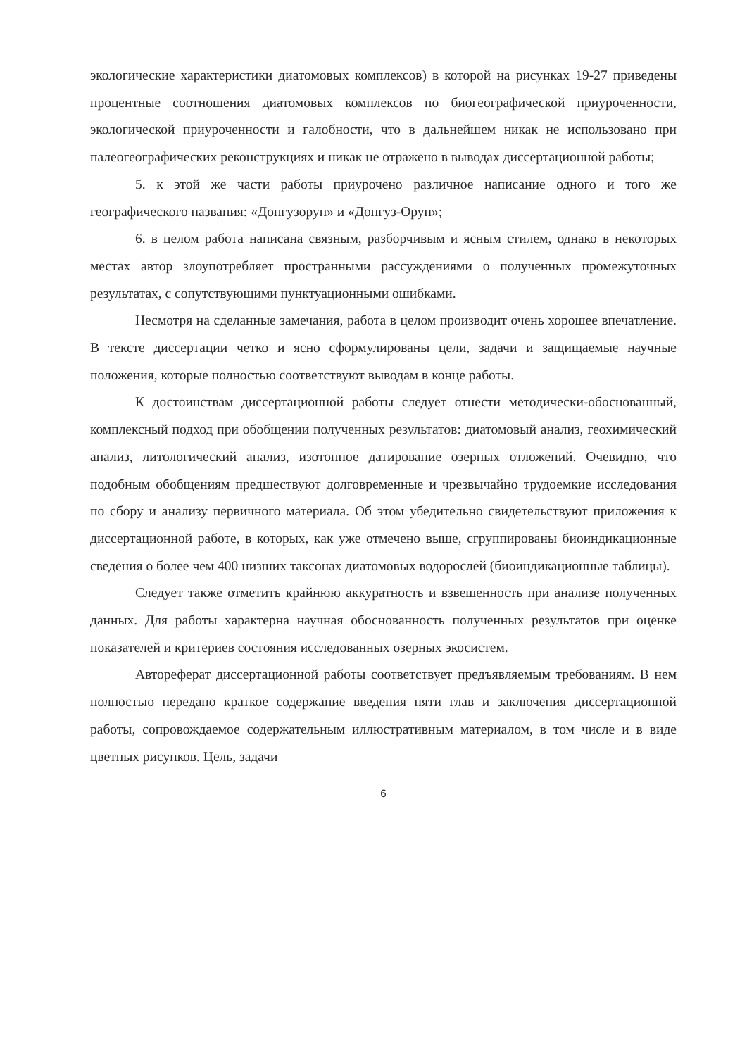экологические характеристики диатомовых комплексов) в которой на рисунках 19-27 приведены процентные соотношения диатомовых комплексов по биогеографической приуроченности, экологической приуроченности и галобности, что в дальнейшем никак не использовано при палеогеографических реконструкциях и никак не отражено в выводах диссертационной работы;
5. к этой же части работы приурочено различное написание одного и того же географического названия: «Донгузорун» и «Донгуз-Орун»;
6. в целом работа написана связным, разборчивым и ясным стилем, однако в некоторых местах автор злоупотребляет пространными рассуждениями о полученных промежуточных результатах, с сопутствующими пунктуационными ошибками.
Несмотря на сделанные замечания, работа в целом производит очень хорошее впечатление. В тексте диссертации четко и ясно сформулированы цели, задачи и защищаемые научные положения, которые полностью соответствуют выводам в конце работы.
К достоинствам диссертационной работы следует отнести методически-обоснованный, комплексный подход при обобщении полученных результатов: диатомовый анализ, геохимический анализ, литологический анализ, изотопное датирование озерных отложений. Очевидно, что подобным обобщениям предшествуют долговременные и чрезвычайно трудоемкие исследования по сбору и анализу первичного материала. Об этом убедительно свидетельствуют приложения к диссертационной работе, в которых, как уже отмечено выше, сгруппированы биоиндикационные сведения о более чем 400 низших таксонах диатомовых водорослей (биоиндикационные таблицы).
Следует также отметить крайнюю аккуратность и взвешенность при анализе полученных данных. Для работы характерна научная обоснованность полученных результатов при оценке показателей и критериев состояния исследованных озерных экосистем.
Автореферат диссертационной работы соответствует предъявляемым требованиям. В нем полностью передано краткое содержание введения пяти глав и заключения диссертационной работы, сопровождаемое содержательным иллюстративным материалом, в том числе и в виде цветных рисунков. Цель, задачи
6